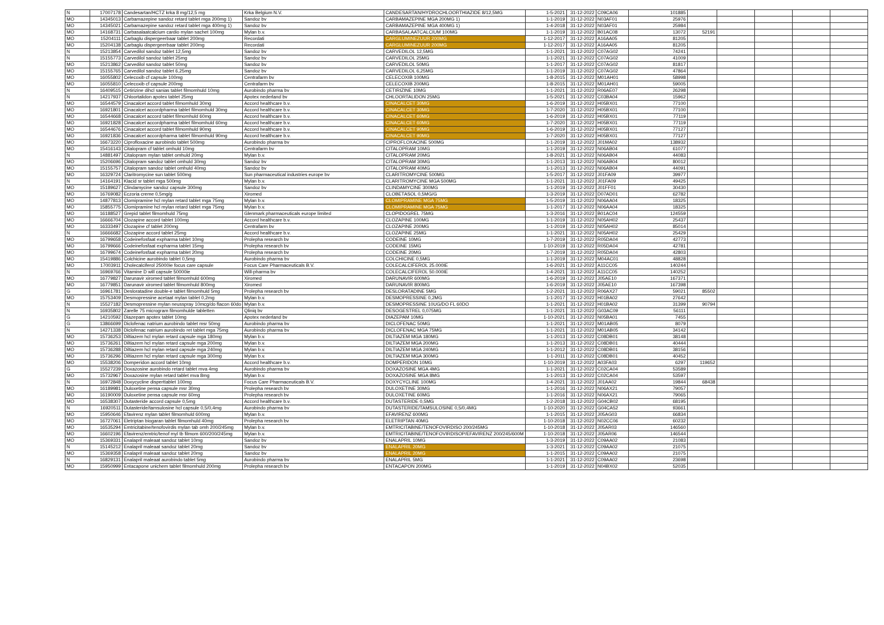| N | 17007178 | Candesartan/HCTZ krka 8 mg/12,5 mg | Krka Belgium N.V. | CANDESARTAN/HYDROCHLOORTHIAZIDE 8/12,5MG | 1-5-2021 | 31-12-2022 | C09CA06 | 101885 | | | | | |
| MO | 14345013 | Carbamazepine sandoz retard tablet mga 200mg 1) | Sandoz bv | CARBAMAZEPINE MGA 200MG 1) | 1-1-2019 | 31-12-2022 | N03AF01 | 25976 | | | | | |
| MO | 14345021 | Carbamazepine sandoz retard tablet mga 400mg 1) | Sandoz bv | CARBAMAZEPINE MGA 400MG 1) | 1-4-2018 | 31-12-2022 | N03AF01 | 25984 | | | | | |
| MO | 14168731 | Carbasalaatcalcium cardio mylan sachet 100mg | Mylan b.v. | CARBASALAATCALCIUM 100MG | 1-1-2019 | 31-12-2022 | B01AC08 | 13072 | 52191 | | | | |
| MO | 15204111 | Carbaglu dispergeerbaar tablet 200mg | Recordati | CARGLUMINEZUUR 200MG | 1-12-2017 | 31-12-2022 | A16AA05 | 81205 | | | | | |
| MO | 15204138 | Carbaglu dispergeerbaar tablet 200mg | Recordati | CARGLUMINEZUUR 200MG | 1-12-2017 | 31-12-2022 | A16AA05 | 81205 | | | | | |
| N | 15213854 | Carvedilol sandoz tablet 12,5mg | Sandoz bv | CARVEDILOL 12,5MG | 1-1-2021 | 31-12-2022 | C07AG02 | 74241 | | | | | |
| N | 15155773 | Carvedilol sandoz tablet 25mg | Sandoz bv | CARVEDILOL 25MG | 1-1-2021 | 31-12-2022 | C07AG02 | 41009 | | | | | |
| MO | 15213862 | Carvedilol sandoz tablet 50mg | Sandoz bv | CARVEDILOL 50MG | 1-1-2017 | 31-12-2022 | C07AG02 | 81817 | | | | | |
| MO | 15155765 | Carvedilol sandoz tablet 6,25mg | Sandoz bv | CARVEDILOL 6,25MG | 1-1-2019 | 31-12-2022 | C07AG02 | 47864 | | | | | |
| MO | 16055802 | Celecoxib cf capsule 100mg | Centrafarm bv | CELECOXIB 100MG | 1-8-2015 | 31-12-2022 | M01AH01 | 58998 | | | | | |
| MO | 16055810 | Celecoxib cf capsule 200mg | Centrafarm bv | CELECOXIB 200MG | 1-8-2015 | 31-12-2022 | M01AH01 | 59005 | | | | | |
| N | 16409515 | Cetirizine dihcl sanias tablet filmomhuld 10mg | Aurobindo pharma bv | CETIRIZINE 10MG | 1-1-2021 | 31-12-2022 | R06AE07 | 26298 | | | | | |
| N | 14217937 | Chloortalidon apotex tablet 25mg | Apotex nederland bv | CHLOORTALIDON 25MG | 1-5-2021 | 31-12-2022 | C03BA04 | 15962 | | | | | |
| MO | 16544579 | Cinacalcet accord tablet filmomhuld 30mg | Accord healthcare b.v. | CINACALCET 30MG | 1-6-2019 | 31-12-2022 | H05BX01 | 77100 | | | | | |
| MO | 16921801 | Cinacalcet accordpharma tablet filmomhuld 30mg | Accord healthcare b.v. | CINACALCET 30MG | 1-7-2020 | 31-12-2022 | H05BX01 | 77100 | | | | | |
| MO | 16544668 | Cinacalcet accord tablet filmomhuld 60mg | Accord healthcare b.v. | CINACALCET 60MG | 1-6-2019 | 31-12-2022 | H05BX01 | 77119 | | | | | |
| MO | 16921828 | Cinacalcet accordpharma tablet filmomhuld 60mg | Accord healthcare b.v. | CINACALCET 60MG | 1-7-2020 | 31-12-2022 | H05BX01 | 77119 | | | | | |
| MO | 16544676 | Cinacalcet accord tablet filmomhuld 90mg | Accord healthcare b.v. | CINACALCET 90MG | 1-6-2019 | 31-12-2022 | H05BX01 | 77127 | | | | | |
| MO | 16921836 | Cinacalcet accordpharma tablet filmomhuld 90mg | Accord healthcare b.v. | CINACALCET 90MG | 1-7-2020 | 31-12-2022 | H05BX01 | 77127 | | | | | |
| MO | 16673220 | Ciprofloxacine aurobindo tablet 500mg | Aurobindo pharma bv | CIPROFLOXACINE 500MG | 1-1-2019 | 31-12-2022 | J01MA02 | 138932 | | | | | |
| MO | 15416143 | Citalopram cf tablet omhuld 10mg | Centrafarm bv | CITALOPRAM 10MG | 1-1-2019 | 31-12-2022 | N06AB04 | 61077 | | | | | |
| N | 14881497 | Citalopram mylan tablet omhuld 20mg | Mylan b.v. | CITALOPRAM 20MG | 1-8-2021 | 31-12-2022 | N06AB04 | 44083 | | | | | |
| MO | 15206696 | Citalopram sandoz tablet omhuld 30mg | Sandoz bv | CITALOPRAM 30MG | 1-1-2013 | 31-12-2022 | N06AB04 | 80012 | | | | | |
| MO | 15155757 | Citalopram sandoz tablet omhuld 40mg | Sandoz bv | CITALOPRAM 40MG | 1-1-2013 | 31-12-2022 | N06AB04 | 44091 | | | | | |
| MO | 16329724 | Claritromycine sun tablet 500mg | Sun pharmaceutical industries europe bv | CLARITROMYCINE 500MG | 1-5-2017 | 31-12-2022 | J01FA09 | 39977 | | | | | |
| N | 14164191 | Klacid sr tablet mga 500mg | Mylan b.v. | CLARITROMYCINE MGA 500MG | 1-1-2021 | 31-12-2022 | J01FA09 | 49425 | | | | | |
| MO | 15189627 | Clindamycine sandoz capsule 300mg | Sandoz bv | CLINDAMYCINE 300MG | 1-1-2019 | 31-12-2022 | J01FF01 | 30430 | | | | | |
| MO | 16769082 | Eczoria creme 0,5mg/g | Xiromed | CLOBETASOL 0,5MG/G | 1-3-2019 | 31-12-2022 | D07AD01 | 62782 | | | | | |
| MO | 14877813 | Clomipramine hcl mylan retard tablet mga 75mg | Mylan b.v. | CLOMIPRAMINE MGA 75MG | 1-5-2019 | 31-12-2022 | N06AA04 | 18325 | | | | | |
| MO | 15855775 | Clomipramine hcl mylan retard tablet mga 75mg | Mylan b.v. | CLOMIPRAMINE MGA 75MG | 1-1-2017 | 31-12-2022 | N06AA04 | 18325 | | | | | |
| MO | 16188527 | Grepid tablet filmomhuld 75mg | Glenmark pharmaceuticals europe limited | CLOPIDOGREL 75MG | 1-3-2016 | 31-12-2022 | B01AC04 | 124559 | | | | | |
| MO | 16666704 | Clozapine accord tablet 100mg | Accord healthcare b.v. | CLOZAPINE 100MG | 1-1-2019 | 31-12-2022 | N05AH02 | 25437 | | | | | |
| MO | 16333497 | Clozapine cf tablet 200mg | Centrafarm bv | CLOZAPINE 200MG | 1-1-2019 | 31-12-2022 | N05AH02 | 85014 | | | | | |
| N | 16666682 | Clozapine accord tablet 25mg | Accord healthcare b.v. | CLOZAPINE 25MG | 1-1-2021 | 31-12-2022 | N05AH02 | 25429 | | | | | |
| MO | 16799658 | Codeinefosfaat expharma tablet 10mg | Prolepha research bv | CODEINE 10MG | 1-7-2019 | 31-12-2022 | R05DA04 | 42773 | | | | | |
| MO | 16799666 | Codeinefosfaat expharma tablet 15mg | Prolepha research bv | CODEINE 15MG | 1-10-2019 | 31-12-2022 | R05DA04 | 42781 | | | | | |
| MO | 16799674 | Codeinefosfaat expharma tablet 20mg | Prolepha research bv | CODEINE 20MG | 1-7-2019 | 31-12-2022 | R05DA04 | 42803 | | | | | |
| MO | 15419886 | Colchicine aurobindo tablet 0,5mg | Aurobindo pharma bv | COLCHICINE 0,5MG | 1-1-2019 | 31-12-2022 | M04AC01 | 48828 | | | | | |
| MO | 17003911 | Cholecalciferol 25000ie focus care capsule | Focus Care Pharmaceuticals B.V. | COLECALCIFEROL 25.000IE | 1-6-2021 | 31-12-2022 | A11CC05 | 140244 | | | | | |
| N | 16969766 | Vitamine D will capsule 50000ie | Will-pharma bv | COLECALCIFEROL 50.000IE | 1-4-2021 | 31-12-2022 | A11CC05 | 140252 | | | | | |
| MO | 16779827 | Darunavir xiromed tablet filmomhuld 600mg | Xiromed | DARUNAVIR 600MG | 1-6-2019 | 31-12-2022 | J05AE10 | 167371 | | | | | |
| MO | 16779851 | Darunavir xiromed tablet filmomhuld 800mg | Xiromed | DARUNAVIR 800MG | 1-6-2019 | 31-12-2022 | J05AE10 | 167398 | | | | | |
| G | 16961781 | Desloratadine double-e tablet filmomhuld 5mg | Prolepha research bv | DESLORATADINE 5MG | 1-2-2021 | 31-12-2022 | R06AX27 | 59021 | 85502 | | | | |
| MO | 15753409 | Desmopressine acetaat mylan tablet 0,2mg | Mylan b.v. | DESMOPRESSINE 0,2MG | 1-1-2017 | 31-12-2022 | H01BA02 | 27642 | | | | | |
| N | 15527182 | Desmopressine mylan neusspray 10mcg/do flacon 60do | Mylan b.v. | DESMOPRESSINE 10UG/DO FL 60DO | 1-1-2021 | 31-12-2022 | H01BA02 | 31399 | 90794 | | | | |
| N | 16935802 | Zarelle 75 microgram filmomhulde tabletten | Qliniq bv | DESOGESTREL 0,075MG | 1-1-2021 | 31-12-2022 | G03AC09 | 56111 | | | | | |
| G | 14210592 | Diazepam apotex tablet 10mg | Apotex nederland bv | DIAZEPAM 10MG | 1-10-2021 | 31-12-2022 | N05BA01 | 7455 | | | | | |
| G | 13866699 | Diclofenac natrium aurobindo tablet msr 50mg | Aurobindo pharma bv | DICLOFENAC 50MG | 1-1-2021 | 31-12-2022 | M01AB05 | 8079 | | | | | |
| N | 14271338 | Diclofenac natrium aurobindo ret tablet mga 75mg | Aurobindo pharma bv | DICLOFENAC MGA 75MG | 1-1-2021 | 31-12-2022 | M01AB05 | 34142 | | | | | |
| MO | 15736253 | Diltiazem hcl mylan retard capsule mga 180mg | Mylan b.v. | DILTIAZEM MGA 180MG | 1-1-2013 | 31-12-2022 | C08DB01 | 38148 | | | | | |
| MO | 15736261 | Diltiazem hcl mylan retard capsule mga 200mg | Mylan b.v. | DILTIAZEM MGA 200MG | 1-1-2013 | 31-12-2022 | C08DB01 | 40444 | | | | | |
| MO | 15736288 | Diltiazem hcl mylan retard capsule mga 240mg | Mylan b.v. | DILTIAZEM MGA 240MG | 1-1-2012 | 31-12-2022 | C08DB01 | 38156 | | | | | |
| MO | 15736296 | Diltiazem hcl mylan retard capsule mga 300mg | Mylan b.v. | DILTIAZEM MGA 300MG | 1-1-2011 | 31-12-2022 | C08DB01 | 40452 | | | | | |
| MO | 15538206 | Domperidon accord tablet 10mg | Accord healthcare b.v. | DOMPERIDON 10MG | 1-10-2019 | 31-12-2022 | A03FA03 | 6297 | 119652 | | | | |
| G | 15527239 | Doxazosine aurobindo retard tablet mva 4mg | Aurobindo pharma bv | DOXAZOSINE MGA 4MG | 1-1-2021 | 31-12-2022 | C02CA04 | 53589 | | | | | |
| MO | 15732967 | Doxazosine mylan retard tablet mva 8mg | Mylan b.v. | DOXAZOSINE MGA 8MG | 1-1-2013 | 31-12-2022 | C02CA04 | 53597 | | | | | |
| N | 16972848 | Doxycycline disperttablet 100mg | Focus Care Pharmaceuticals B.V. | DOXYCYCLINE 100MG | 1-4-2021 | 31-12-2022 | J01AA02 | 19844 | 68438 | | | | |
| MO | 16189981 | Duloxetine pensa capsule msr 30mg | Prolepha research bv | DULOXETINE 30MG | 1-1-2016 | 31-12-2022 | N06AX21 | 79057 | | | | | |
| MO | 16190009 | Duloxetine pensa capsule msr 60mg | Prolepha research bv | DULOXETINE 60MG | 1-1-2016 | 31-12-2022 | N06AX21 | 79065 | | | | | |
| MO | 16538307 | Dutasteride accord capsule 0,5mg | Accord healthcare b.v. | DUTASTERIDE 0,5MG | 1-2-2018 | 31-12-2022 | G04CB02 | 68195 | | | | | |
| N | 16920511 | Dutasteride/tamsulosine hcl capsule 0,5/0,4mg | Aurobindo pharma bv | DUTASTERIDE/TAMSULOSINE 0,5/0,4MG | 1-10-2020 | 31-12-2022 | G04CA52 | 93661 | | | | | |
| MO | 15950646 | Efavirenz mylan tablet filmomhuld 600mg | Mylan b.v. | EFAVIRENZ 600MG | 1-1-2015 | 31-12-2022 | J05AG03 | 66834 | | | | | |
| MO | 16727061 | Eletriptan biogaran tablet filmomhuld 40mg | Prolepha research bv | ELETRIPTAN 40MG | 1-10-2018 | 31-12-2022 | N02CC06 | 60232 | | | | | |
| MO | 16535294 | Emtricitabine/tenofovirdis mylan tab omh 200/245mg | Mylan b.v. | EMTRICITABINE/TENOFOVIRDISO 200/245MG | 1-10-2018 | 31-12-2022 | J05AR03 | 146560 | | | | | |
| MO | 16602196 | Efavirenz/emtric/tenof myl tb filmom 600/200/245mg | Mylan b.v. | EMTRICITABINE/TENOFOVIRDISOP/EFAVIRENZ 200/245/600M | 1-10-2018 | 31-12-2022 | J05AR06 | 146544 | | | | | |
| MO | 15369331 | Enalapril maleaat sandoz tablet 10mg | Sandoz bv | ENALAPRIL 10MG | 1-3-2019 | 31-12-2022 | C09AA02 | 21083 | | | | | |
| N | 15145212 | Enalapril maleaat sandoz tablet 20mg | Sandoz bv | ENALAPRIL 20MG | 1-3-2021 | 31-12-2022 | C09AA02 | 21075 | | | | | |
| MO | 15369358 | Enalapril maleaat sandoz tablet 20mg | Sandoz bv | ENALAPRIL 20MG | 1-1-2015 | 31-12-2022 | C09AA02 | 21075 | | | | | |
| N | 16829131 | Enalapril maleaat aurobindo tablet 5mg | Aurobindo pharma bv | ENALAPRIL 5MG | 1-1-2021 | 31-12-2022 | C09AA02 | 23698 | | | | | |
| MO | 15950999 | Entacapone unichem tablet filmomhuld 200mg | Prolepha research bv | ENTACAPON 200MG | 1-1-2019 | 31-12-2022 | N04BX02 | 52035 | | | | | |